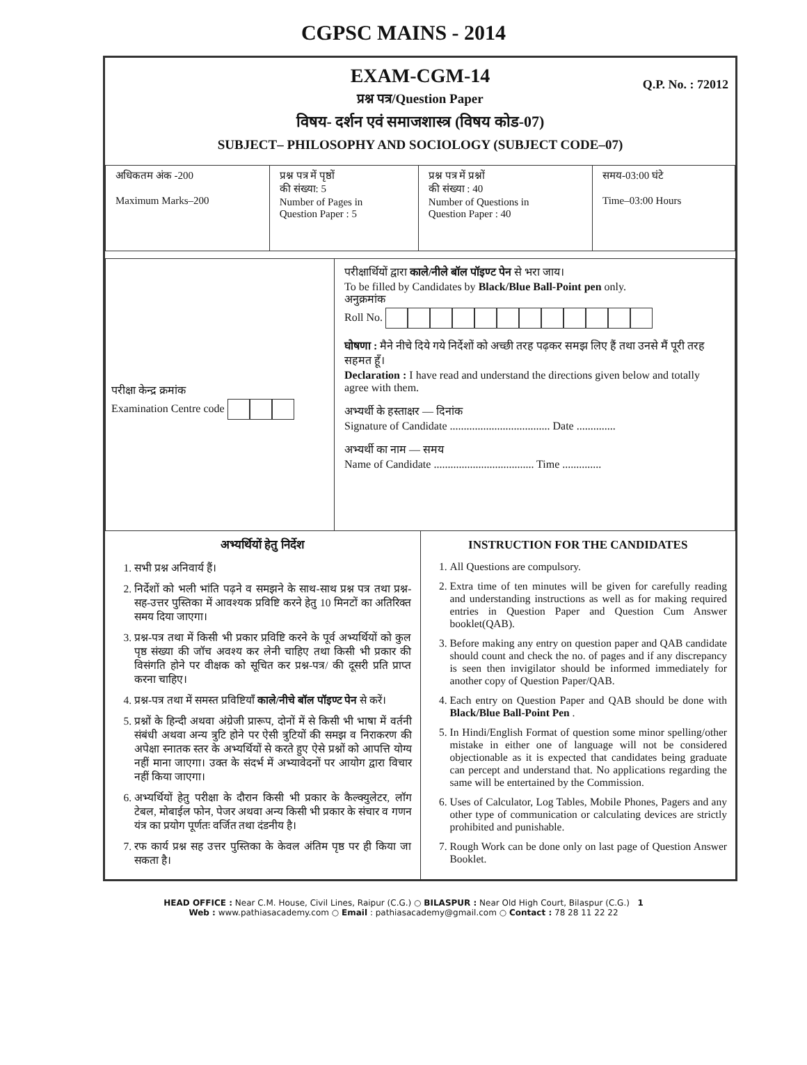CGPSC MAINS - 2014
EXAM-CGM-14
Q.P. No. : 72012
प्रश्न पत्र/Question Paper
विषय- दर्शन एवं समाजशास्त्र (विषय कोड-07)
SUBJECT– PHILOSOPHY AND SOCIOLOGY (SUBJECT CODE–07)
| अधिकतम अंक -200 Maximum Marks–200 | प्रश्न पत्र में पृष्ठों की संख्या: 5 Number of Pages in Question Paper : 5 | प्रश्न पत्र में प्रश्नों की संख्या : 40 Number of Questions in Question Paper : 40 | समय-03:00 घंटे Time–03:00 Hours |
परीक्षा केन्द्र क्रमांक
Examination Centre code
परीक्षार्थियों द्वारा काले/नीले बॉल पॉइण्ट पेन से भरा जाय।
To be filled by Candidates by Black/Blue Ball-Point pen only.
अनुक्रमांक
Roll No.
घोषणा : मैने नीचे दिये गये निर्देशों को अच्छी तरह पढ़कर समझ लिए हैं तथा उनसे मैं पूरी तरह सहमत हूँ।
Declaration : I have read and understand the directions given below and totally agree with them.
अभ्यर्थी के हस्ताक्षर — दिनांक
Signature of Candidate .................................... Date ..............
अभ्यर्थी का नाम — समय
Name of Candidate .................................... Time ..............
अभ्यर्थियों हेतु निर्देश
1. सभी प्रश्न अनिवार्य हैं।
2. निर्देशों को भली भांति पढ़ने व समझने के साथ-साथ प्रश्न पत्र तथा प्रश्न-सह-उत्तर पुस्तिका में आवश्यक प्रविष्टि करने हेतु 10 मिनटों का अतिरिक्त समय दिया जाएगा।
3. प्रश्न-पत्र तथा में किसी भी प्रकार प्रविष्टि करने के पूर्व अभ्यर्थियों को कुल पृष्ठ संख्या की जॉच अवश्य कर लेनी चाहिए तथा किसी भी प्रकार की विसंगति होने पर वीक्षक को सूचित कर प्रश्न-पत्र/ की दूसरी प्रति प्राप्त करना चाहिए।
4. प्रश्न-पत्र तथा में समस्त प्रविष्टियाँ काले/नीचे बॉल पॉइण्ट पेन से करें।
5. प्रश्नों के हिन्दी अथवा अंग्रेजी प्रारूप, दोनों में से किसी भी भाषा में वर्तनी संबंधी अथवा अन्य त्रुटि होने पर ऐसी त्रुटियों की समझ व निराकरण की अपेक्षा स्नातक स्तर के अभ्यर्थियों से करते हुए ऐसे प्रश्नों को आपत्ति योग्य नहीं माना जाएगा। उक्त के संदर्भ में अभ्यावेदनों पर आयोग द्वारा विचार नहीं किया जाएगा।
6. अभ्यर्थियों हेतु परीक्षा के दौरान किसी भी प्रकार के कैल्क्युलेटर, लॉग टेबल, मोबाईल फोन, पेजर अथवा अन्य किसी भी प्रकार के संचार व गणन यंत्र का प्रयोग पूर्णतः वर्जित तथा दंडनीय है।
7. रफ कार्य प्रश्न सह उत्तर पुस्तिका के केवल अंतिम पृष्ठ पर ही किया जा सकता है।
INSTRUCTION FOR THE CANDIDATES
1. All Questions are compulsory.
2. Extra time of ten minutes will be given for carefully reading and understanding instructions as well as for making required entries in Question Paper and Question Cum Answer booklet(QAB).
3. Before making any entry on question paper and QAB candidate should count and check the no. of pages and if any discrepancy is seen then invigilator should be informed immediately for another copy of Question Paper/QAB.
4. Each entry on Question Paper and QAB should be done with Black/Blue Ball-Point Pen .
5. In Hindi/English Format of question some minor spelling/other mistake in either one of language will not be considered objectionable as it is expected that candidates being graduate can percept and understand that. No applications regarding the same will be entertained by the Commission.
6. Uses of Calculator, Log Tables, Mobile Phones, Pagers and any other type of communication or calculating devices are strictly prohibited and punishable.
7. Rough Work can be done only on last page of Question Answer Booklet.
HEAD OFFICE : Near C.M. House, Civil Lines, Raipur (C.G.) ○ BILASPUR : Near Old High Court, Bilaspur (C.G.) 1
Web : www.pathiasacademy.com ○ Email : pathiasacademy@gmail.com ○ Contact : 78 28 11 22 22